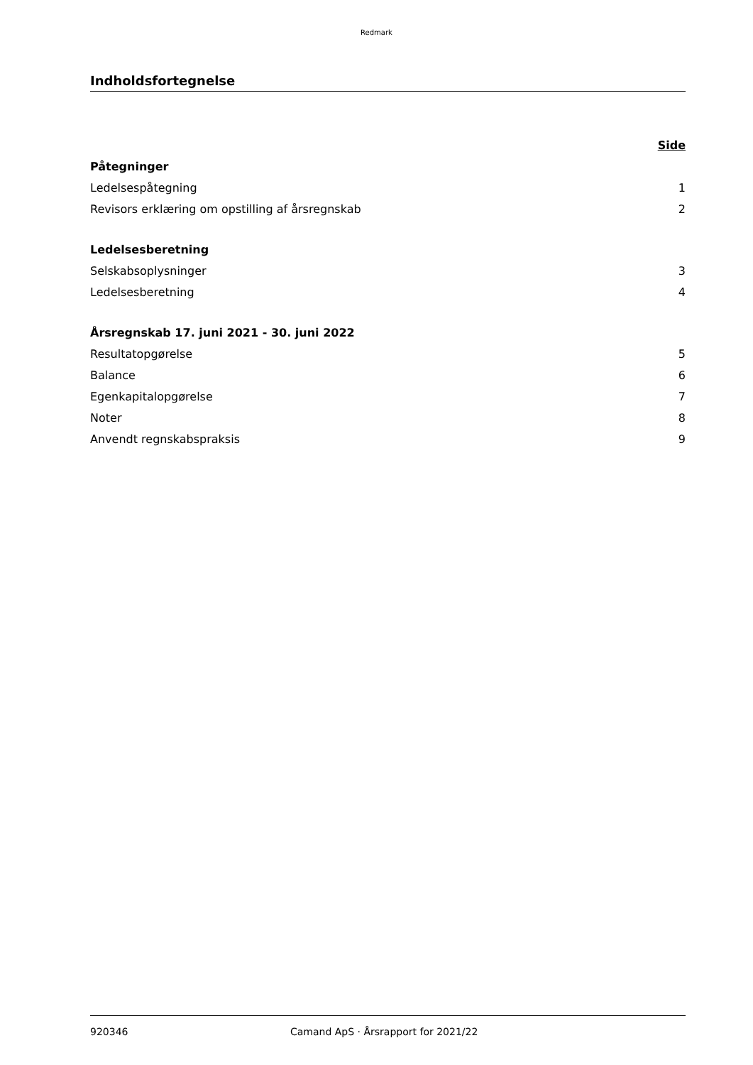Redmark
Indholdsfortegnelse
| | Side |
| Påtegninger | |
| Ledelsespåtegning | 1 |
| Revisors erklæring om opstilling af årsregnskab | 2 |
| Ledelsesberetning | |
| Selskabsoplysninger | 3 |
| Ledelsesberetning | 4 |
| Årsregnskab 17. juni 2021 - 30. juni 2022 | |
| Resultatopgørelse | 5 |
| Balance | 6 |
| Egenkapitalopgørelse | 7 |
| Noter | 8 |
| Anvendt regnskabspraksis | 9 |
920346 Camand ApS · Årsrapport for 2021/22